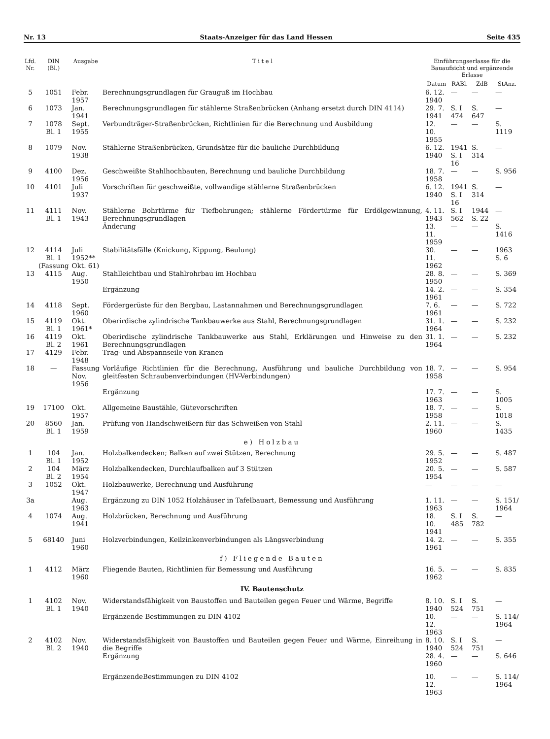Nr. 13 Staats-Anzeiger für das Land Hessen Seite 435
| Lfd. Nr. | DIN (Bl.) | Ausgabe | T i t e l | Einführungserlasse für die Bauaufsicht und ergänzende Erlasse | | | |
| --- | --- | --- | --- | --- | --- | --- | --- |
| | | | | Datum | RABl. | ZdB | StAnz. |
| 5 | 1051 | Febr. 1957 | Berechnungsgrundlagen für Grauguß im Hochbau | 6. 12. 1940 | — | — | — |
| 6 | 1073 | Jan. 1941 | Berechnungsgrundlagen für stählerne Straßenbrücken (Anhang ersetzt durch DIN 4114) | 29. 7. 1941 | S. I 474 | S. 647 | — |
| 7 | 1078 Bl. 1 | Sept. 1955 | Verbundträger-Straßenbrücken, Richtlinien für die Berechnung und Ausbildung | 12. 10. 1955 | — | — | S. 1119 |
| 8 | 1079 | Nov. 1938 | Stählerne Straßenbrücken, Grundsätze für die bauliche Durchbildung | 6. 12. 1940 | 1941 S. I 16 | S. 314 | — |
| 9 | 4100 | Dez. 1956 | Geschweißte Stahlhochbauten, Berechnung und bauliche Durchbildung | 18. 7. 1958 | — | — | S. 956 |
| 10 | 4101 | Juli 1937 | Vorschriften für geschweißte, vollwandige stählerne Straßenbrücken | 6. 12. 1940 | 1941 S. I 16 | S. 314 | — |
| 11 | 4111 Bl. 1 | Nov. 1943 | Stählerne Bohrtürme für Tiefbohrungen; stählerne Fördertürme für Erdölgewinnung, Berechnungsgrundlagen | 4. 11. 1943 | S. I 562 | 1944 S. 22 | — |
| | | | Änderung | 13. 11. 1959 | — | — | S. 1416 |
| 12 | 4114 Bl. 1 (Fassung | Juli 1952** Okt. 61) | Stabilitätsfälle (Knickung, Kippung, Beulung) | 30. 11. 1962 | — | — | 1963 S. 6 |
| 13 | 4115 | Aug. 1950 | Stahlleichtbau und Stahlrohrbau im Hochbau | 28. 8. 1950 | — | — | S. 369 |
| | | | Ergänzung | 14. 2. 1961 | — | — | S. 354 |
| 14 | 4118 | Sept. 1960 | Fördergerüste für den Bergbau, Lastannahmen und Berechnungsgrundlagen | 7. 6. 1961 | — | — | S. 722 |
| 15 | 4119 Bl. 1 | Okt. 1961* | Oberirdische zylindrische Tankbauwerke aus Stahl, Berechnungsgrundlagen | 31. 1. 1964 | — | — | S. 232 |
| 16 | 4119 Bl. 2 | Okt. 1961 | Oberirdische zylindrische Tankbauwerke aus Stahl, Erklärungen und Hinweise zu den Berechnungsgrundlagen | 31. 1. 1964 | — | — | S. 232 |
| 17 | 4129 | Febr. 1948 | Trag- und Abspannseile von Kranen | — | — | — | — |
| 18 | — | Fassung Nov. 1956 | Vorläufige Richtlinien für die Berechnung, Ausführung und bauliche Durchbildung von gleitfesten Schraubenverbindungen (HV-Verbindungen) | 18. 7. 1958 | — | — | S. 954 |
| | | | Ergänzung | 17. 7. 1963 | — | — | S. 1005 |
| 19 | 17100 | Okt. 1957 | Allgemeine Baustähle, Gütevorschriften | 18. 7. 1958 | — | — | S. 1018 |
| 20 | 8560 Bl. 1 | Jan. 1959 | Prüfung von Handschweißern für das Schweißen von Stahl | 2. 11. 1960 | — | — | S. 1435 |
| e) Holzbau | | | | | | | |
| 1 | 104 Bl. 1 | Jan. 1952 | Holzbalkendecken; Balken auf zwei Stützen, Berechnung | 29. 5. 1952 | — | — | S. 487 |
| 2 | 104 Bl. 2 | März 1954 | Holzbalkendecken, Durchlaufbalken auf 3 Stützen | 20. 5. 1954 | — | — | S. 587 |
| 3 | 1052 | Okt. 1947 | Holzbauwerke, Berechnung und Ausführung | — | — | — | — |
| 3a | | Aug. 1963 | Ergänzung zu DIN 1052 Holzhäuser in Tafelbauart, Bemessung und Ausführung | 1. 11. 1963 | — | — | S. 151/ 1964 |
| 4 | 1074 | Aug. 1941 | Holzbrücken, Berechnung und Ausführung | 18. 10. 1941 | S. I 485 | S. 782 | — |
| 5 | 68140 | Juni 1960 | Holzverbindungen, Keilzinkenverbindungen als Längsverbindung | 14. 2. 1961 | — | — | S. 355 |
| f) Fliegende Bauten | | | | | | | |
| 1 | 4112 | März 1960 | Fliegende Bauten, Richtlinien für Bemessung und Ausführung | 16. 5. 1962 | — | — | S. 835 |
| IV. Bautenschutz | | | | | | | |
| 1 | 4102 Bl. 1 | Nov. 1940 | Widerstandsfähigkeit von Baustoffen und Bauteilen gegen Feuer und Wärme, Begriffe | 8. 10. 1940 | S. I 524 | S. 751 | — |
| | | | Ergänzende Bestimmungen zu DIN 4102 | 10. 12. 1963 | — | — | S. 114/ 1964 |
| 2 | 4102 Bl. 2 | Nov. 1940 | Widerstandsfähigkeit von Baustoffen und Bauteilen gegen Feuer und Wärme, Einreihung in die Begriffe | 8. 10. 1940 | S. I 524 | S. 751 | — |
| | | | Ergänzung | 28. 4. 1960 | — | — | S. 646 |
| | | | ErgänzendeBestimmungen zu DIN 4102 | 10. 12. 1963 | — | — | S. 114/ 1964 |